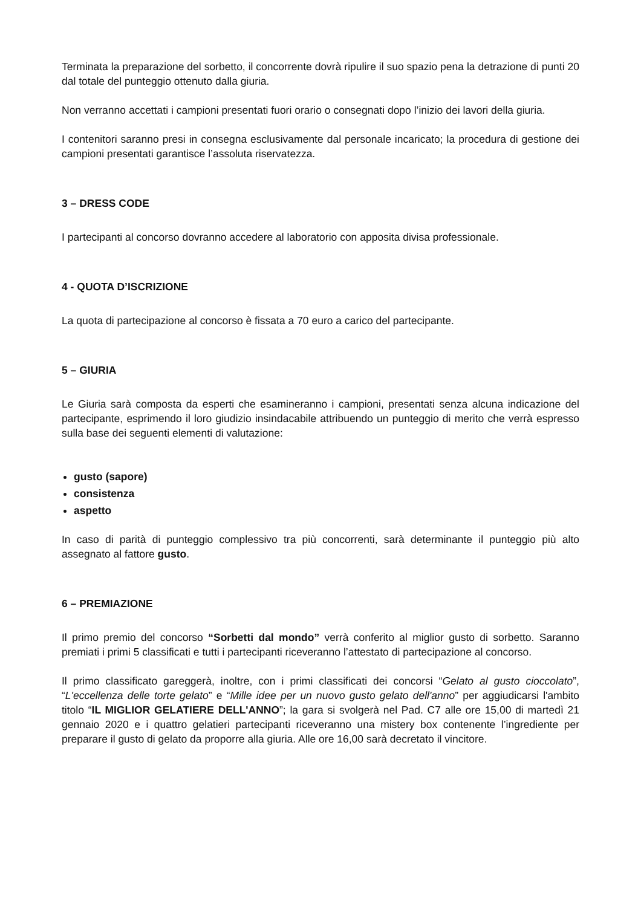Terminata la preparazione del sorbetto, il concorrente dovrà ripulire il suo spazio pena la detrazione di punti 20 dal totale del punteggio ottenuto dalla giuria.
Non verranno accettati i campioni presentati fuori orario o consegnati dopo l’inizio dei lavori della giuria.
I contenitori saranno presi in consegna esclusivamente dal personale incaricato; la procedura di gestione dei campioni presentati garantisce l’assoluta riservatezza.
3 – DRESS CODE
I partecipanti al concorso dovranno accedere al laboratorio con apposita divisa professionale.
4 - QUOTA D’ISCRIZIONE
La quota di partecipazione al concorso è fissata a 70 euro a carico del partecipante.
5 – GIURIA
Le Giuria sarà composta da esperti che esamineranno i campioni, presentati senza alcuna indicazione del partecipante, esprimendo il loro giudizio insindacabile attribuendo un punteggio di merito che verrà espresso sulla base dei seguenti elementi di valutazione:
gusto (sapore)
consistenza
aspetto
In caso di parità di punteggio complessivo tra più concorrenti, sarà determinante il punteggio più alto assegnato al fattore gusto.
6 – PREMIAZIONE
Il primo premio del concorso “Sorbetti dal mondo” verrà conferito al miglior gusto di sorbetto. Saranno premiati i primi 5 classificati e tutti i partecipanti riceveranno l’attestato di partecipazione al concorso.
Il primo classificato gareggerà, inoltre, con i primi classificati dei concorsi “Gelato al gusto cioccolato”, “L'eccellenza delle torte gelato” e “Mille idee per un nuovo gusto gelato dell'anno” per aggiudicarsi l'ambito titolo “IL MIGLIOR GELATIERE DELL'ANNO”; la gara si svolgerà nel Pad. C7 alle ore 15,00 di martedì 21 gennaio 2020 e i quattro gelatieri partecipanti riceveranno una mistery box contenente l’ingrediente per preparare il gusto di gelato da proporre alla giuria. Alle ore 16,00 sarà decretato il vincitore.